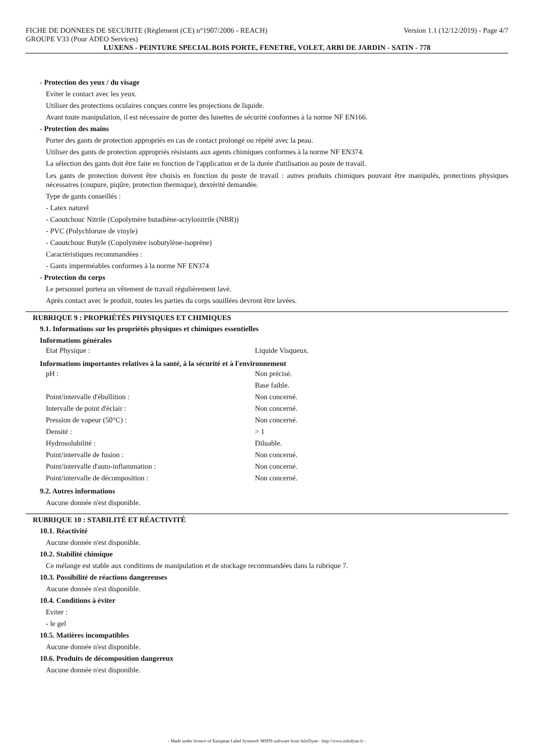FICHE DE DONNEES DE SECURITE (Règlement (CE) n°1907/2006 - REACH) Version 1.1 (12/12/2019) - Page 4/7
GROUPE V33 (Pour ADEO Services)
LUXENS - PEINTURE SPECIAL BOIS PORTE, FENETRE, VOLET, ARBI DE JARDIN - SATIN - 778
- Protection des yeux / du visage
Eviter le contact avec les yeux.
Utiliser des protections oculaires conçues contre les projections de liquide.
Avant toute manipulation, il est nécessaire de porter des lunettes de sécurité conformes à la norme NF EN166.
- Protection des mains
Porter des gants de protection appropriés en cas de contact prolongé ou répété avec la peau.
Utiliser des gants de protection appropriés résistants aux agents chimiques conformes à la norme NF EN374.
La sélection des gants doit être faite en fonction de l'application et de la durée d'utilisation au poste de travail.
Les gants de protection doivent être choisis en fonction du poste de travail : autres produits chimiques pouvant être manipulés, protections physiques nécessaires (coupure, piqûre, protection thermique), dextérité demandée.
Type de gants conseillés :
- Latex naturel
- Caoutchouc Nitrile (Copolymère butadiène-acrylonitrile (NBR))
- PVC (Polychlorure de vinyle)
- Caoutchouc Butyle (Copolymère isobutylène-isoprène)
Caractéristiques recommandées :
- Gants imperméables conformes à la norme NF EN374
- Protection du corps
Le personnel portera un vêtement de travail régulièrement lavé.
Après contact avec le produit, toutes les parties du corps souillées devront être lavées.
RUBRIQUE 9 : PROPRIÉTÉS PHYSIQUES ET CHIMIQUES
9.1. Informations sur les propriétés physiques et chimiques essentielles
Informations générales
| Etat Physique : | Liquide Visqueux. |
Informations importantes relatives à la santé, à la sécurité et à l'environnement
| pH : | Non précisé. |
| | Base faible. |
| Point/intervalle d'ébullition : | Non concerné. |
| Intervalle de point d'éclair : | Non concerné. |
| Pression de vapeur (50°C) : | Non concerné. |
| Densité : | > 1 |
| Hydrosolubilité : | Diluable. |
| Point/intervalle de fusion : | Non concerné. |
| Point/intervalle d'auto-inflammation : | Non concerné. |
| Point/intervalle de décomposition : | Non concerné. |
9.2. Autres informations
Aucune donnée n'est disponible.
RUBRIQUE 10 : STABILITÉ ET RÉACTIVITÉ
10.1. Réactivité
Aucune donnée n'est disponible.
10.2. Stabilité chimique
Ce mélange est stable aux conditions de manipulation et de stockage recommandées dans la rubrique 7.
10.3. Possibilité de réactions dangereuses
Aucune donnée n'est disponible.
10.4. Conditions à éviter
Eviter :
- le gel
10.5. Matières incompatibles
Aucune donnée n'est disponible.
10.6. Produits de décomposition dangereux
Aucune donnée n'est disponible.
- Made under licence of European Label System® MSDS software from InfoDyne - http://www.infodyne.fr -